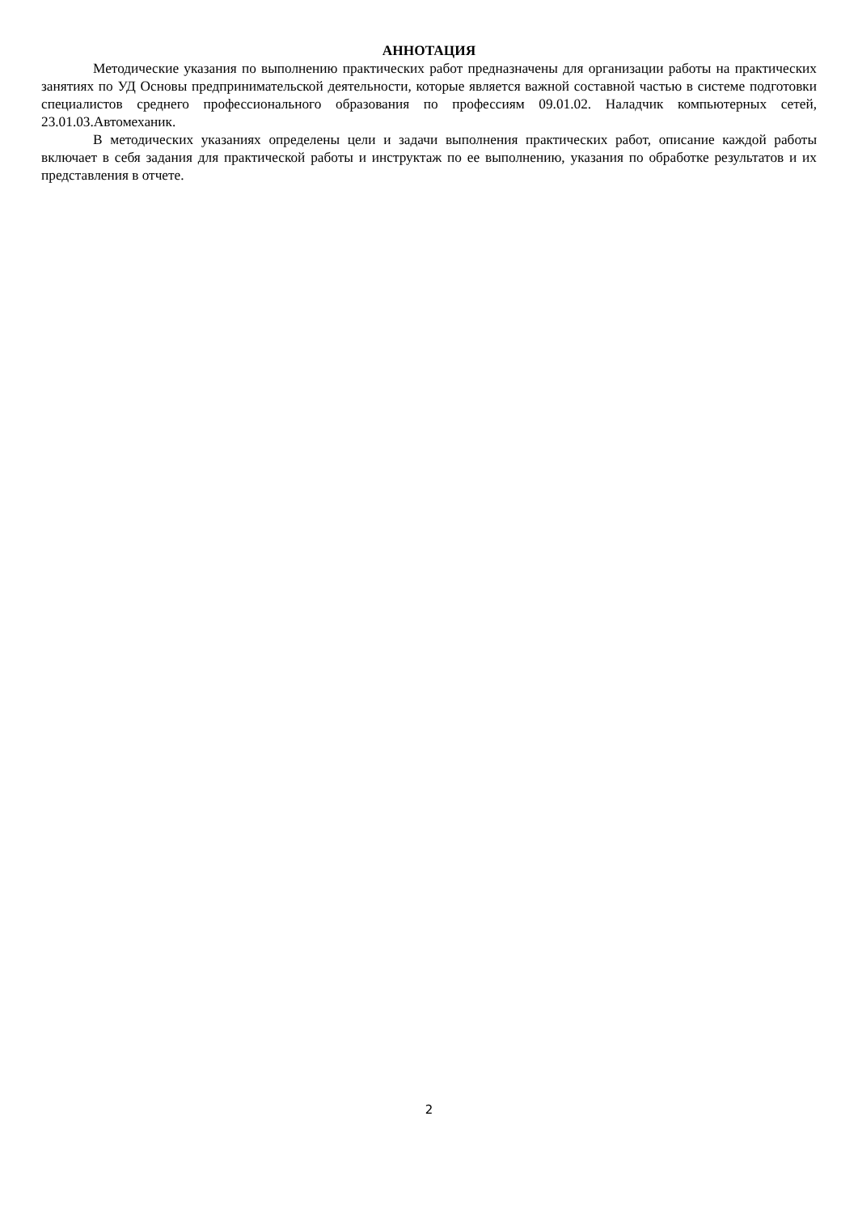АННОТАЦИЯ
Методические указания по выполнению практических работ предназначены для организации работы на практических занятиях по УД Основы предпринимательской деятельности, которые является важной составной частью в системе подготовки специалистов среднего профессионального образования по профессиям 09.01.02. Наладчик компьютерных сетей, 23.01.03.Автомеханик.
В методических указаниях определены цели и задачи выполнения практических работ, описание каждой работы включает в себя задания для практической работы и инструктаж по ее выполнению, указания по обработке результатов и их представления в отчете.
2